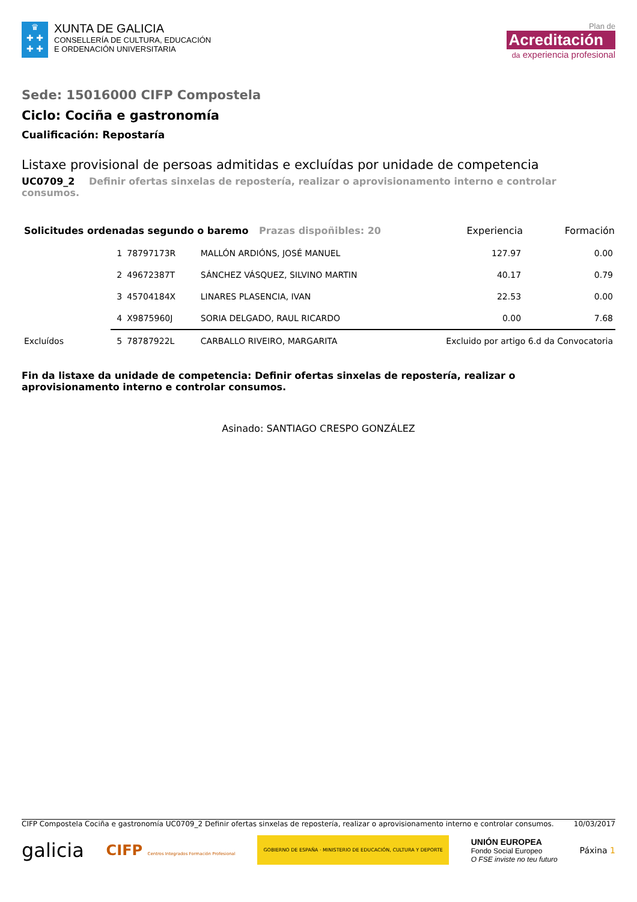♛
✚ ✚
✚ ✚
XUNTA DE GALICIA
CONSELLERÍA DE CULTURA, EDUCACIÓN
E ORDENACIÓN UNIVERSITARIA
Plan de
Acreditación
da experiencia profesional
Sede: 15016000 CIFP Compostela
Ciclo: Cociña e gastronomía
Cualificación: Repostaría
Listaxe provisional de persoas admitidas e excluídas por unidade de competencia
UC0709_2 Definir ofertas sinxelas de repostería, realizar o aprovisionamento interno e controlar consumos.
| Solicitudes ordenadas segundo o baremo Prazas dispoñibles: 20 | | | | Experiencia | Formación |
| | 1 | 78797173R | MALLÓN ARDIÓNS, JOSÉ MANUEL | 127.97 | 0.00 |
| | 2 | 49672387T | SÁNCHEZ VÁSQUEZ, SILVINO MARTIN | 40.17 | 0.79 |
| | 3 | 45704184X | LINARES PLASENCIA, IVAN | 22.53 | 0.00 |
| | 4 | X9875960J | SORIA DELGADO, RAUL RICARDO | 0.00 | 7.68 |
| Excluídos | 5 | 78787922L | CARBALLO RIVEIRO, MARGARITA | Excluido por artigo 6.d da Convocatoria | |
Fin da listaxe da unidade de competencia: Definir ofertas sinxelas de repostería, realizar o aprovisionamento interno e controlar consumos.
Asinado: SANTIAGO CRESPO GONZÁLEZ
CIFP Compostela Cociña e gastronomía UC0709_2 Definir ofertas sinxelas de repostería, realizar o aprovisionamento interno e controlar consumos. 10/03/2017
galicia CIFP Centros Integrados Formación Profesional GOBIERNO DE ESPAÑA · MINISTERIO DE EDUCACIÓN, CULTURA Y DEPORTE UNIÓN EUROPEA
Fondo Social Europeo
O FSE inviste no teu futuro Páxina 1